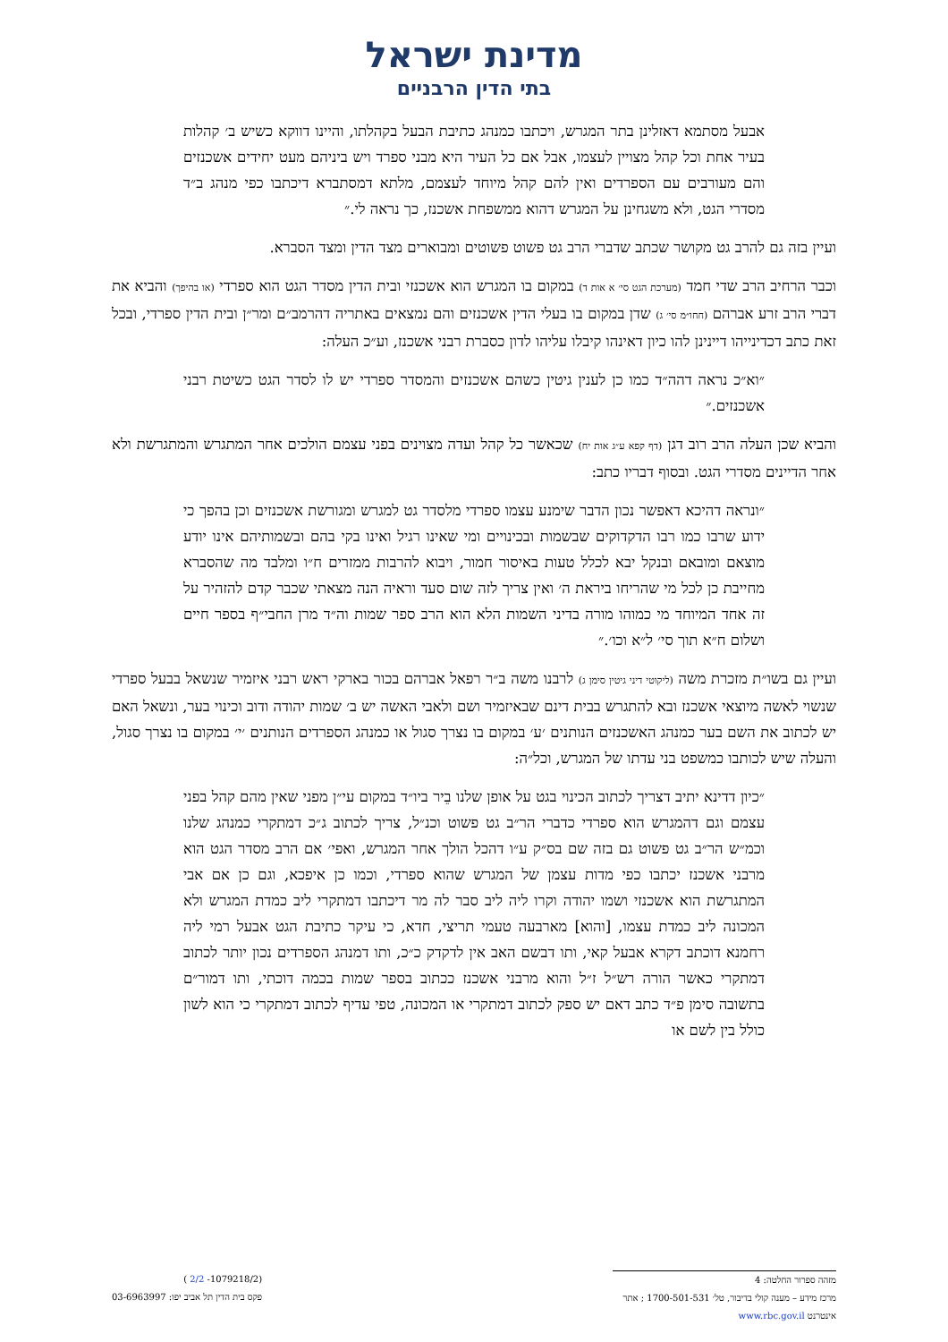מדינת ישראל
בתי הדין הרבניים
אבעל מסתמא דאזלינן בתר המגרש, ויכתבו כמנהג כתיבת הבעל בקהלתו, והיינו דווקא כשיש ב׳ קהלות בעיר אחת וכל קהל מצויין לעצמו, אבל אם כל העיר היא מבני ספרד ויש ביניהם מעט יחידים אשכנזים והם מעורבים עם הספרדים ואין להם קהל מיוחד לעצמם, מלתא דמסתברא דיכתבו כפי מנהג ב״ד מסדרי הגט, ולא משגחינן על המגרש דהוא ממשפחת אשכנז, כך נראה לי.״
ועיין בזה גם להרב גט מקושר שכתב שדברי הרב גט פשוט פשוטים ומבוארים מצד הדין ומצד הסברא.
וכבר הרחיב הרב שדי חמד (מערכת הגט סי׳ א אות ד) במקום בו המגרש הוא אשכנזי ובית הדין מסדר הגט הוא ספרדי (או בהיפך) והביא את דברי הרב זרע אברהם (חחו״מ סי׳ ג) שדן במקום בו בעלי הדין אשכנזים והם נמצאים באתריה דהרמב״ם ומר״ן ובית הדין ספרדי, ובכל זאת כתב דכדינייהו דיינינן להו כיון דאינהו קיבלו עליהו לדון כסברת רבני אשכנז, וע״כ העלה:
״וא״כ נראה דהה״ד כמו כן לענין גיטין כשהם אשכנזים והמסדר ספרדי יש לו לסדר הגט כשיטת רבני אשכנזים.״
והביא שכן העלה הרב רוב דגן (דף קפא ע״ג אות יח) שכאשר כל קהל ועדה מצוינים בפני עצמם הולכים אחר המתגרש והמתגרשת ולא אחר הדיינים מסדרי הגט. ובסוף דבריו כתב:
״ונראה דהיכא דאפשר נכון הדבר שימנע עצמו ספרדי מלסדר גט למגרש ומגורשת אשכנזים וכן בהפך כי ידוע שרבו כמו רבו הדקדוקים שבשמות ובכינויים ומי שאינו רגיל ואינו בקי בהם ובשמותיהם אינו יודע מוצאם ומובאם ובנקל יבא לכלל טעות באיסור חמור, ויבוא להרבות ממזרים ח״ו ומלבד מה שהסברא מחייבת כן לכל מי שהריחו ביראת ה׳ ואין צריך לזה שום סעד וראיה הנה מצאתי שכבר קדם להזהיר על זה אחד המיוחד מי כמוהו מורה בדיני השמות הלא הוא הרב ספר שמות וה״ד מרן החבי״ף בספר חיים ושלום ח״א תוך סי׳ ל״א וכו׳.״
ועיין גם בשו״ת מזכרת משה (ליקוטי דיני גיטין סימן ג) לרבנו משה ב״ר רפאל אברהם בכור בארקי ראש רבני איזמיר שנשאל בבעל ספרדי שנשוי לאשה מיוצאי אשכנז ובא להתגרש בבית דינם שבאיזמיר ושם ולאבי האשה יש ב׳ שמות יהודה ודוב וכינוי בער, ונשאל האם יש לכתוב את השם בער כמנהג האשכנזים הנותנים ׳ע׳ במקום בו נצרך סגול או כמנהג הספרדים הנותנים ׳י׳ במקום בו נצרך סגול, והעלה שיש לכותבו כמשפט בני עדתו של המגרש, וכל״ה:
״כיון דדינא יתיב דצריך לכתוב הכינוי בגט על אופן שלנו בֵיר ביו״ד במקום עי״ן מפני שאין מהם קהל בפני עצמם וגם דהמגרש הוא ספרדי כדברי הר״ב גט פשוט וכנ״ל, צריך לכתוב ג״כ דמתקרי כמנהג שלנו וכמ״ש הר״ב גט פשוט גם בזה שם בס״ק ע״ו דהכל הולך אחר המגרש, ואפי׳ אם הרב מסדר הגט הוא מרבני אשכנז יכתבו כפי מדות עצמן של המגרש שהוא ספרדי, וכמו כן איפכא, וגם כן אם אבי המתגרשת הוא אשכנזי ושמו יהודה וקרו ליה ליב סבר לה מר דיכתבו דמתקרי ליב כמדת המגרש ולא המכונה ליב כמדת עצמו, [והוא] מארבעה טעמי תריצי, חדא, כי עיקר כתיבת הגט אבעל רמי ליה רחמנא דוכתב דקרא אבעל קאי, ותו דבשם האב אין לדקדק כ״כ, ותו דמנהג הספרדים נכון יותר לכתוב דמתקרי כאשר הורה רש״ל ז״ל והוא מרבני אשכנז ככתוב בספר שמות בכמה דוכתי, ותו דמור״ם בתשובה סימן פ״ד כתב דאם יש ספק לכתוב דמתקרי או המכונה, טפי עדיף לכתוב דמתקרי כי הוא לשון כולל בין לשם או
מזהה ספרור החלטה: 4
מרכז מידע – מענה קולי בדיבור, טל׳ 1700-501-531 ; אתר אינטרנט www.rbc.gov.il
(1079218/2- 2/2 )
פקס בית הדין תל אביב יפו: 03-6963997